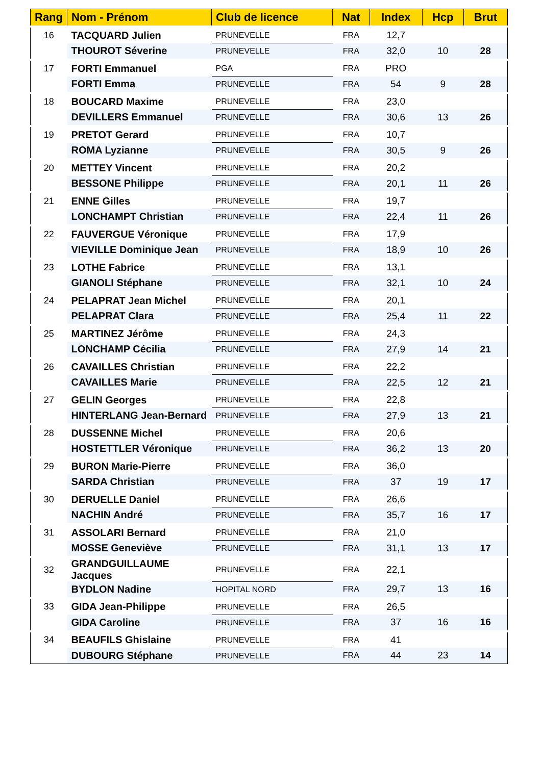| Rang | Nom - Prénom | Club de licence | Nat | Index | Hcp | Brut |
| --- | --- | --- | --- | --- | --- | --- |
| 16 | TACQUARD Julien | PRUNEVELLE | FRA | 12,7 | | |
| | THOUROT Séverine | PRUNEVELLE | FRA | 32,0 | 10 | 28 |
| 17 | FORTI Emmanuel | PGA | FRA | PRO | | |
| | FORTI Emma | PRUNEVELLE | FRA | 54 | 9 | 28 |
| 18 | BOUCARD Maxime | PRUNEVELLE | FRA | 23,0 | | |
| | DEVILLERS Emmanuel | PRUNEVELLE | FRA | 30,6 | 13 | 26 |
| 19 | PRETOT Gerard | PRUNEVELLE | FRA | 10,7 | | |
| | ROMA Lyzianne | PRUNEVELLE | FRA | 30,5 | 9 | 26 |
| 20 | METTEY Vincent | PRUNEVELLE | FRA | 20,2 | | |
| | BESSONE Philippe | PRUNEVELLE | FRA | 20,1 | 11 | 26 |
| 21 | ENNE Gilles | PRUNEVELLE | FRA | 19,7 | | |
| | LONCHAMPT Christian | PRUNEVELLE | FRA | 22,4 | 11 | 26 |
| 22 | FAUVERGUE Véronique | PRUNEVELLE | FRA | 17,9 | | |
| | VIEVILLE Dominique Jean | PRUNEVELLE | FRA | 18,9 | 10 | 26 |
| 23 | LOTHE Fabrice | PRUNEVELLE | FRA | 13,1 | | |
| | GIANOLI Stéphane | PRUNEVELLE | FRA | 32,1 | 10 | 24 |
| 24 | PELAPRAT Jean Michel | PRUNEVELLE | FRA | 20,1 | | |
| | PELAPRAT Clara | PRUNEVELLE | FRA | 25,4 | 11 | 22 |
| 25 | MARTINEZ Jérôme | PRUNEVELLE | FRA | 24,3 | | |
| | LONCHAMP Cécilia | PRUNEVELLE | FRA | 27,9 | 14 | 21 |
| 26 | CAVAILLES Christian | PRUNEVELLE | FRA | 22,2 | | |
| | CAVAILLES Marie | PRUNEVELLE | FRA | 22,5 | 12 | 21 |
| 27 | GELIN Georges | PRUNEVELLE | FRA | 22,8 | | |
| | HINTERLANG Jean-Bernard | PRUNEVELLE | FRA | 27,9 | 13 | 21 |
| 28 | DUSSENNE Michel | PRUNEVELLE | FRA | 20,6 | | |
| | HOSTETTLER Véronique | PRUNEVELLE | FRA | 36,2 | 13 | 20 |
| 29 | BURON Marie-Pierre | PRUNEVELLE | FRA | 36,0 | | |
| | SARDA Christian | PRUNEVELLE | FRA | 37 | 19 | 17 |
| 30 | DERUELLE Daniel | PRUNEVELLE | FRA | 26,6 | | |
| | NACHIN André | PRUNEVELLE | FRA | 35,7 | 16 | 17 |
| 31 | ASSOLARI Bernard | PRUNEVELLE | FRA | 21,0 | | |
| | MOSSE Geneviève | PRUNEVELLE | FRA | 31,1 | 13 | 17 |
| 32 | GRANDGUILLAUME Jacques | PRUNEVELLE | FRA | 22,1 | | |
| | BYDLON Nadine | HOPITAL NORD | FRA | 29,7 | 13 | 16 |
| 33 | GIDA Jean-Philippe | PRUNEVELLE | FRA | 26,5 | | |
| | GIDA Caroline | PRUNEVELLE | FRA | 37 | 16 | 16 |
| 34 | BEAUFILS Ghislaine | PRUNEVELLE | FRA | 41 | | |
| | DUBOURG Stéphane | PRUNEVELLE | FRA | 44 | 23 | 14 |